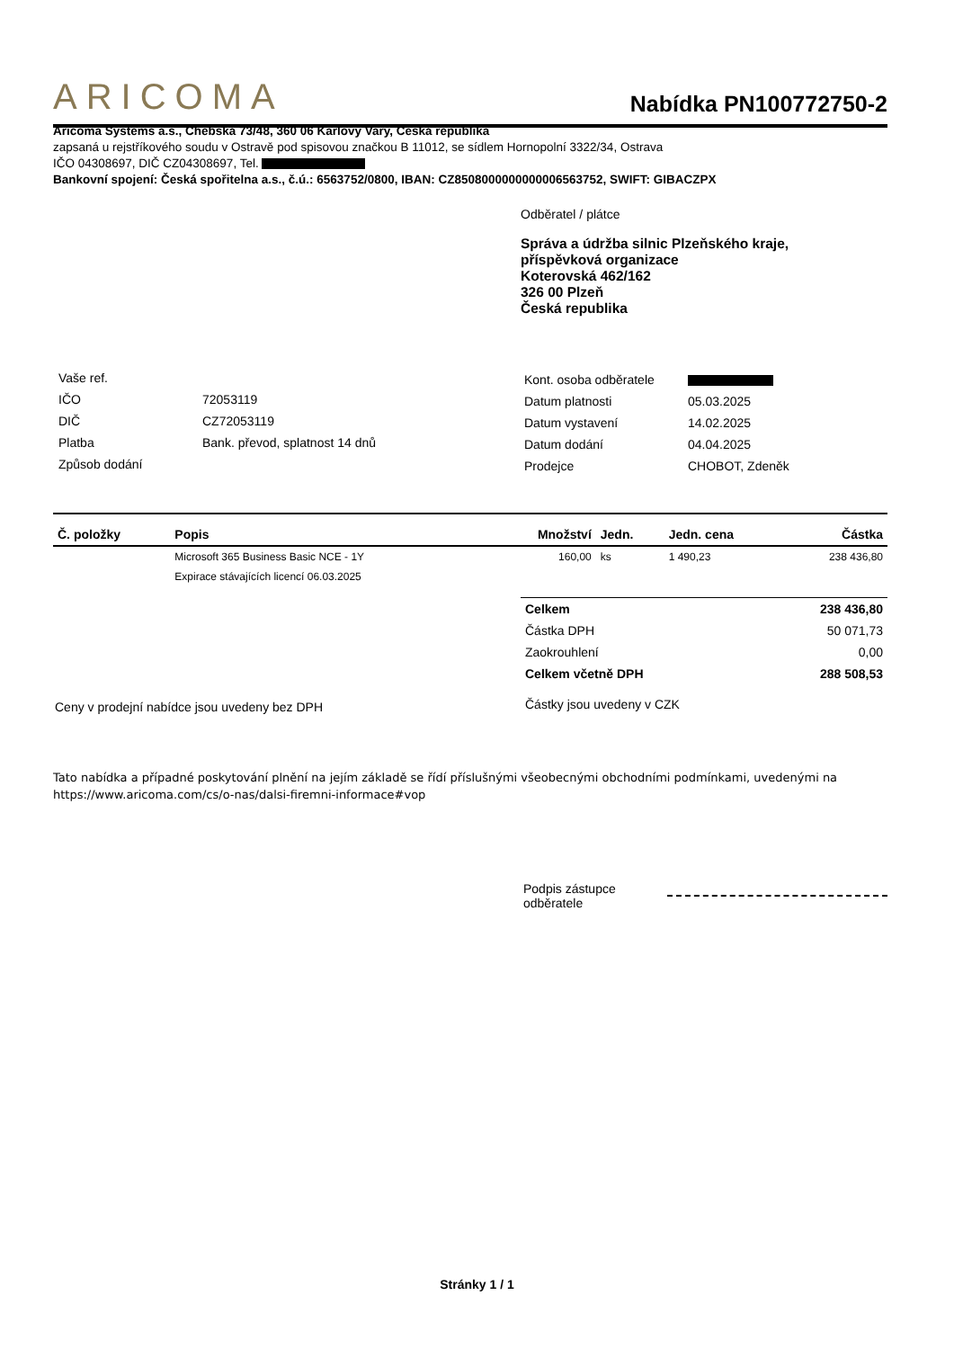ARICOMA
Nabídka PN100772750-2
Aricoma Systems a.s., Chebská 73/48, 360 06 Karlovy Vary, Česká republika
zapsaná u rejstříkového soudu v Ostravě pod spisovou značkou B 11012, se sídlem Hornopolní 3322/34, Ostrava
IČO 04308697, DIČ CZ04308697, Tel.
Bankovní spojení: Česká spořitelna a.s., č.ú.: 6563752/0800, IBAN: CZ8508000000000006563752, SWIFT: GIBACZPX
Odběratel / plátce
Správa a údržba silnic Plzeňského kraje,
příspěvková organizace
Koterovská 462/162
326 00 Plzeň
Česká republika
| Vaše ref. | |
| IČO | 72053119 |
| DIČ | CZ72053119 |
| Platba | Bank. převod, splatnost 14 dnů |
| Způsob dodání | |
| Kont. osoba odběratele | |
| Datum platnosti | 05.03.2025 |
| Datum vystavení | 14.02.2025 |
| Datum dodání | 04.04.2025 |
| Prodejce | CHOBOT, Zdeněk |
| Č. položky | Popis | Množství | Jedn. | Jedn. cena | Částka |
| --- | --- | --- | --- | --- | --- |
| | Microsoft 365 Business Basic NCE - 1Y | 160,00 | ks | 1 490,23 | 238 436,80 |
| | Expirace stávajících licencí 06.03.2025 | | | | |
| Celkem | 238 436,80 |
| Částka DPH | 50 071,73 |
| Zaokrouhlení | 0,00 |
| Celkem včetně DPH | 288 508,53 |
Ceny v prodejní nabídce jsou uvedeny bez DPH
Částky jsou uvedeny v CZK
Tato nabídka a případné poskytování plnění na jejím základě se řídí příslušnými všeobecnými obchodními podmínkami, uvedenými na https://www.aricoma.com/cs/o-nas/dalsi-firemni-informace#vop
Podpis zástupce
odběratele
Stránky 1 / 1